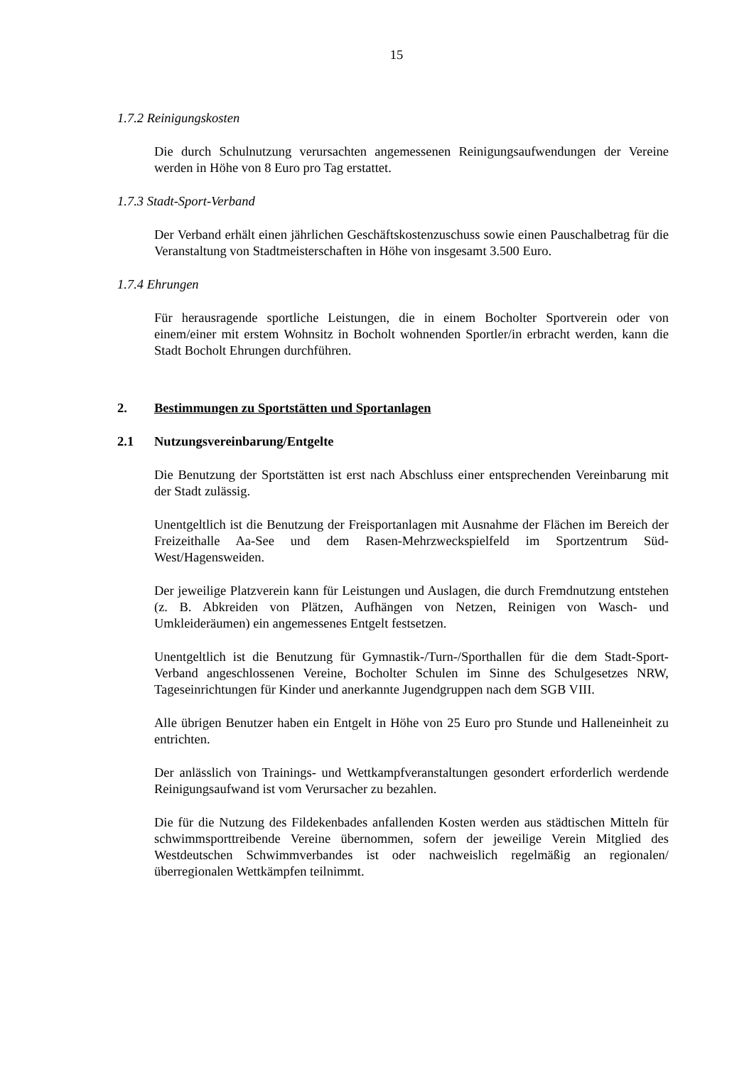15
1.7.2 Reinigungskosten
Die durch Schulnutzung verursachten angemessenen Reinigungsaufwendungen der Vereine werden in Höhe von 8 Euro pro Tag erstattet.
1.7.3 Stadt-Sport-Verband
Der Verband erhält einen jährlichen Geschäftskostenzuschuss sowie einen Pauschalbetrag für die Veranstaltung von Stadtmeisterschaften in Höhe von insgesamt 3.500 Euro.
1.7.4 Ehrungen
Für herausragende sportliche Leistungen, die in einem Bocholter Sportverein oder von einem/einer mit erstem Wohnsitz in Bocholt wohnenden Sportler/in erbracht werden, kann die Stadt Bocholt Ehrungen durchführen.
2. Bestimmungen zu Sportstätten und Sportanlagen
2.1 Nutzungsvereinbarung/Entgelte
Die Benutzung der Sportstätten ist erst nach Abschluss einer entsprechenden Vereinbarung mit der Stadt zulässig.
Unentgeltlich ist die Benutzung der Freisportanlagen mit Ausnahme der Flächen im Bereich der Freizeithalle Aa-See und dem Rasen-Mehrzweckspielfeld im Sportzentrum Süd-West/Hagensweiden.
Der jeweilige Platzverein kann für Leistungen und Auslagen, die durch Fremdnutzung entstehen (z. B. Abkreiden von Plätzen, Aufhängen von Netzen, Reinigen von Wasch- und Umkleideräumen) ein angemessenes Entgelt festsetzen.
Unentgeltlich ist die Benutzung für Gymnastik-/Turn-/Sporthallen für die dem Stadt-Sport-Verband angeschlossenen Vereine, Bocholter Schulen im Sinne des Schulgesetzes NRW, Tageseinrichtungen für Kinder und anerkannte Jugendgruppen nach dem SGB VIII.
Alle übrigen Benutzer haben ein Entgelt in Höhe von 25 Euro pro Stunde und Halleneinheit zu entrichten.
Der anlässlich von Trainings- und Wettkampfveranstaltungen gesondert erforderlich werdende Reinigungsaufwand ist vom Verursacher zu bezahlen.
Die für die Nutzung des Fildekenbades anfallenden Kosten werden aus städtischen Mitteln für schwimmsporttreibende Vereine übernommen, sofern der jeweilige Verein Mitglied des Westdeutschen Schwimmverbandes ist oder nachweislich regelmäßig an regionalen/überregionalen Wettkämpfen teilnimmt.